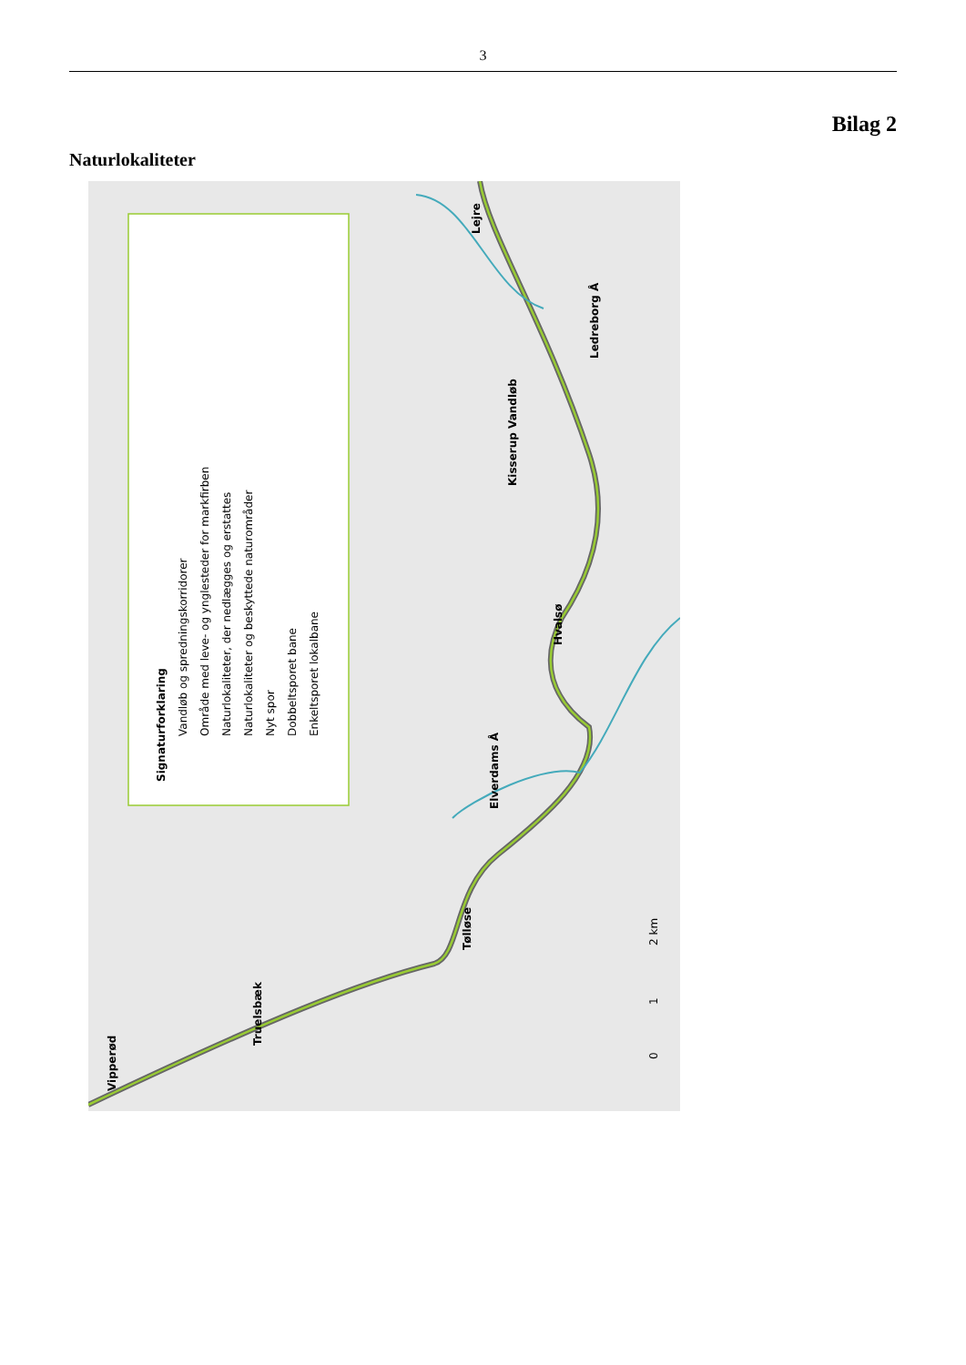3
Bilag 2
Naturlokaliteter
Signaturforklaring
Vandløb og spredningskorridorer
Område med leve- og ynglesteder for markfirben
Naturlokaliteter, der nedlægges og erstattes
Naturlokaliteter og beskyttede naturområder
Nyt spor
Dobbeltsporet bane
Enkeltsporet lokalbane
Vipperød
Truelsbæk
Tølløse
Elverdams Å
Hvalsø
Kisserup Vandløb
Ledreborg Å
Lejre
0
1
2 km